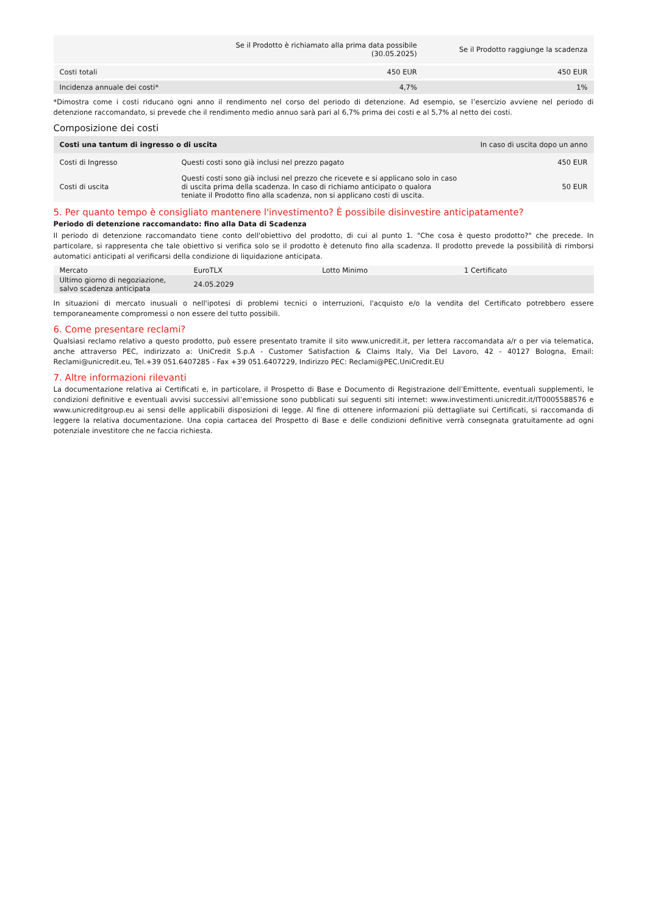| | Se il Prodotto è richiamato alla prima data possibile (30.05.2025) | Se il Prodotto raggiunge la scadenza |
| --- | --- | --- |
| Costi totali | 450 EUR | 450 EUR |
| Incidenza annuale dei costi* | 4,7% | 1% |
*Dimostra come i costi riducano ogni anno il rendimento nel corso del periodo di detenzione. Ad esempio, se l’esercizio avviene nel periodo di detenzione raccomandato, si prevede che il rendimento medio annuo sarà pari al 6,7% prima dei costi e al 5,7% al netto dei costi.
Composizione dei costi
| Costi una tantum di ingresso o di uscita | | In caso di uscita dopo un anno |
| Costi di Ingresso | Questi costi sono già inclusi nel prezzo pagato | 450 EUR |
| Costi di uscita | Questi costi sono già inclusi nel prezzo che ricevete e si applicano solo in caso di uscita prima della scadenza. In caso di richiamo anticipato o qualora teniate il Prodotto fino alla scadenza, non si applicano costi di uscita. | 50 EUR |
5. Per quanto tempo è consigliato mantenere l'investimento? È possibile disinvestire anticipatamente?
Periodo di detenzione raccomandato: fino alla Data di Scadenza
Il periodo di detenzione raccomandato tiene conto dell'obiettivo del prodotto, di cui al punto 1. "Che cosa è questo prodotto?" che precede. In particolare, si rappresenta che tale obiettivo si verifica solo se il prodotto è detenuto fino alla scadenza. Il prodotto prevede la possibilità di rimborsi automatici anticipati al verificarsi della condizione di liquidazione anticipata.
| Mercato | EuroTLX | Lotto Minimo | 1 Certificato |
| Ultimo giorno di negoziazione, salvo scadenza anticipata | 24.05.2029 | | |
In situazioni di mercato inusuali o nell'ipotesi di problemi tecnici o interruzioni, l'acquisto e/o la vendita del Certificato potrebbero essere temporaneamente compromessi o non essere del tutto possibili.
6. Come presentare reclami?
Qualsiasi reclamo relativo a questo prodotto, può essere presentato tramite il sito www.unicredit.it, per lettera raccomandata a/r o per via telematica, anche attraverso PEC, indirizzato a: UniCredit S.p.A - Customer Satisfaction & Claims Italy, Via Del Lavoro, 42 - 40127 Bologna, Email: Reclami@unicredit.eu, Tel.+39 051.6407285 - Fax +39 051.6407229, Indirizzo PEC: Reclami@PEC.UniCredit.EU
7. Altre informazioni rilevanti
La documentazione relativa ai Certificati e, in particolare, il Prospetto di Base e Documento di Registrazione dell’Emittente, eventuali supplementi, le condizioni definitive e eventuali avvisi successivi all’emissione sono pubblicati sui seguenti siti internet: www.investimenti.unicredit.it/IT0005588576 e www.unicreditgroup.eu ai sensi delle applicabili disposizioni di legge. Al fine di ottenere informazioni più dettagliate sui Certificati, si raccomanda di leggere la relativa documentazione. Una copia cartacea del Prospetto di Base e delle condizioni definitive verrà consegnata gratuitamente ad ogni potenziale investitore che ne faccia richiesta.